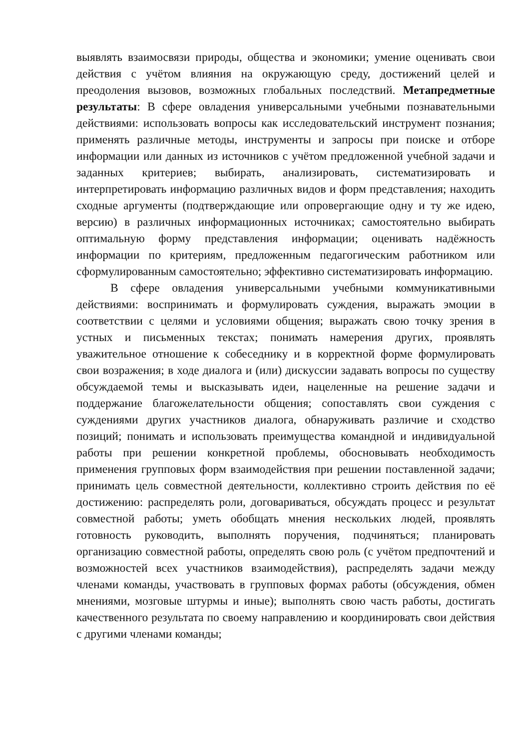выявлять взаимосвязи природы, общества и экономики; умение оценивать свои действия с учётом влияния на окружающую среду, достижений целей и преодоления вызовов, возможных глобальных последствий. Метапредметные результаты: В сфере овладения универсальными учебными познавательными действиями: использовать вопросы как исследовательский инструмент познания; применять различные методы, инструменты и запросы при поиске и отборе информации или данных из источников с учётом предложенной учебной задачи и заданных критериев; выбирать, анализировать, систематизировать и интерпретировать информацию различных видов и форм представления; находить сходные аргументы (подтверждающие или опровергающие одну и ту же идею, версию) в различных информационных источниках; самостоятельно выбирать оптимальную форму представления информации; оценивать надёжность информации по критериям, предложенным педагогическим работником или сформулированным самостоятельно; эффективно систематизировать информацию.
В сфере овладения универсальными учебными коммуникативными действиями: воспринимать и формулировать суждения, выражать эмоции в соответствии с целями и условиями общения; выражать свою точку зрения в устных и письменных текстах; понимать намерения других, проявлять уважительное отношение к собеседнику и в корректной форме формулировать свои возражения; в ходе диалога и (или) дискуссии задавать вопросы по существу обсуждаемой темы и высказывать идеи, нацеленные на решение задачи и поддержание благожелательности общения; сопоставлять свои суждения с суждениями других участников диалога, обнаруживать различие и сходство позиций; понимать и использовать преимущества командной и индивидуальной работы при решении конкретной проблемы, обосновывать необходимость применения групповых форм взаимодействия при решении поставленной задачи; принимать цель совместной деятельности, коллективно строить действия по её достижению: распределять роли, договариваться, обсуждать процесс и результат совместной работы; уметь обобщать мнения нескольких людей, проявлять готовность руководить, выполнять поручения, подчиняться; планировать организацию совместной работы, определять свою роль (с учётом предпочтений и возможностей всех участников взаимодействия), распределять задачи между членами команды, участвовать в групповых формах работы (обсуждения, обмен мнениями, мозговые штурмы и иные); выполнять свою часть работы, достигать качественного результата по своему направлению и координировать свои действия с другими членами команды;